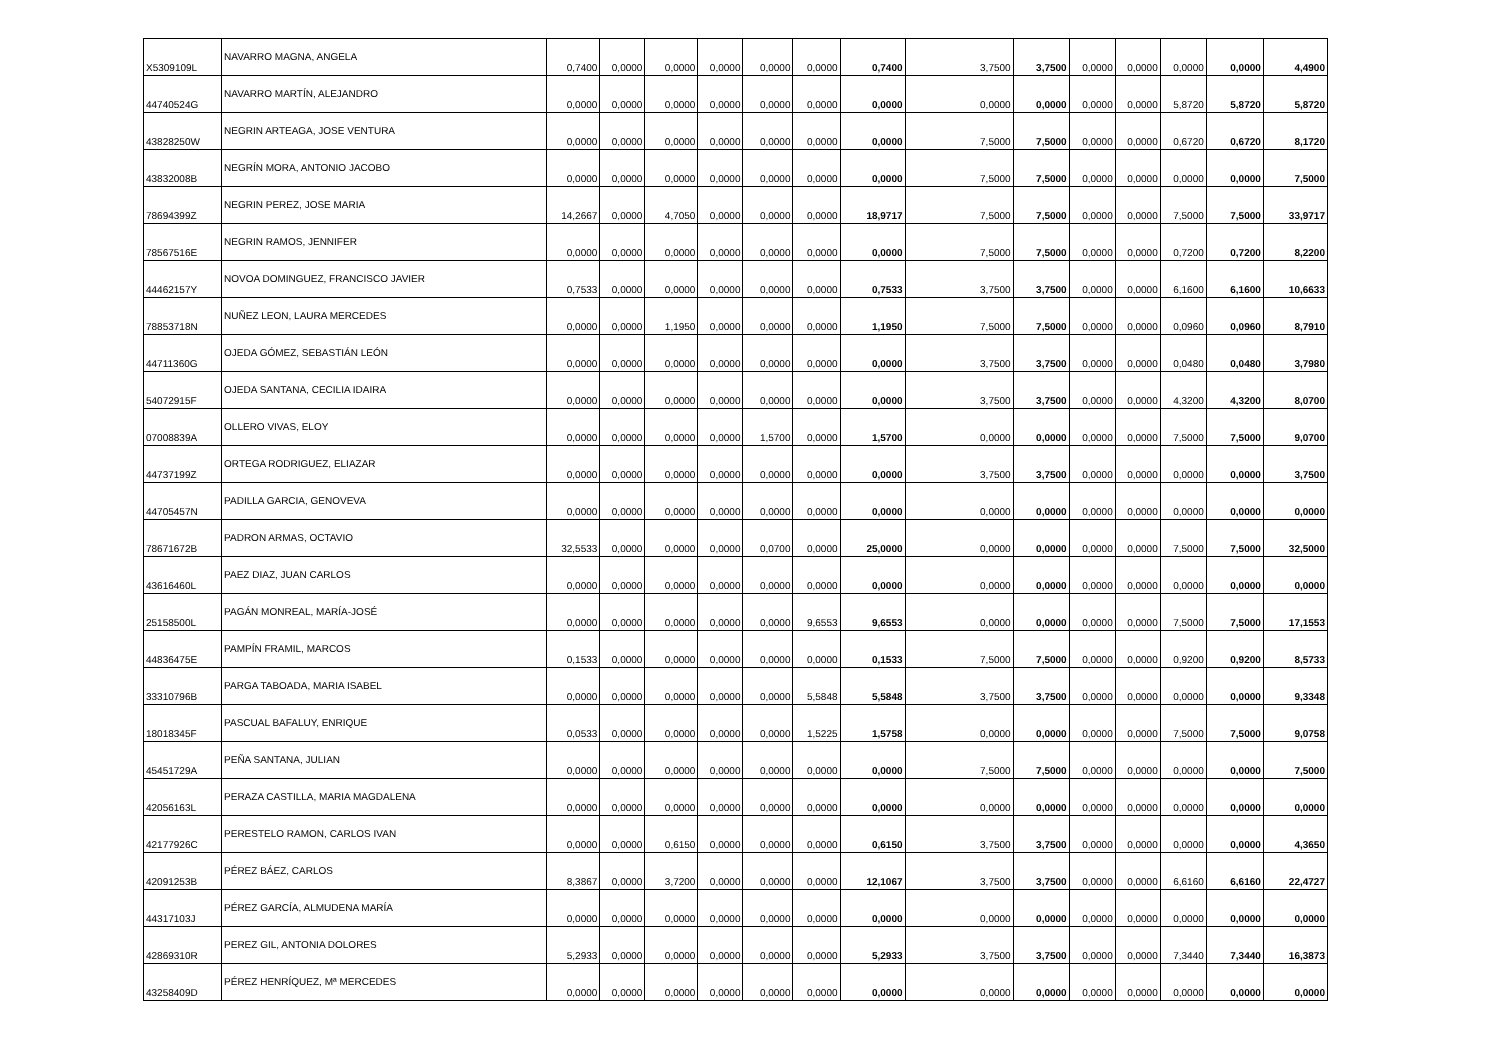| X5309109L | NAVARRO MAGNA, ANGELA | 0,7400 | 0,0000 | 0,0000 | 0,0000 | 0,0000 | 0,0000 | 0,7400 | 3,7500 | 3,7500 | 0,0000 | 0,0000 | 0,0000 | 0,0000 | 4,4900 |
| 44740524G | NAVARRO MARTÍN, ALEJANDRO | 0,0000 | 0,0000 | 0,0000 | 0,0000 | 0,0000 | 0,0000 | 0,0000 | 0,0000 | 0,0000 | 0,0000 | 0,0000 | 5,8720 | 5,8720 | 5,8720 |
| 43828250W | NEGRIN ARTEAGA, JOSE VENTURA | 0,0000 | 0,0000 | 0,0000 | 0,0000 | 0,0000 | 0,0000 | 0,0000 | 7,5000 | 7,5000 | 0,0000 | 0,0000 | 0,6720 | 0,6720 | 8,1720 |
| 43832008B | NEGRÍN MORA, ANTONIO JACOBO | 0,0000 | 0,0000 | 0,0000 | 0,0000 | 0,0000 | 0,0000 | 0,0000 | 7,5000 | 7,5000 | 0,0000 | 0,0000 | 0,0000 | 0,0000 | 7,5000 |
| 78694399Z | NEGRIN PEREZ, JOSE MARIA | 14,2667 | 0,0000 | 4,7050 | 0,0000 | 0,0000 | 0,0000 | 18,9717 | 7,5000 | 7,5000 | 0,0000 | 0,0000 | 7,5000 | 7,5000 | 33,9717 |
| 78567516E | NEGRIN RAMOS, JENNIFER | 0,0000 | 0,0000 | 0,0000 | 0,0000 | 0,0000 | 0,0000 | 0,0000 | 7,5000 | 7,5000 | 0,0000 | 0,0000 | 0,7200 | 0,7200 | 8,2200 |
| 44462157Y | NOVOA DOMINGUEZ, FRANCISCO JAVIER | 0,7533 | 0,0000 | 0,0000 | 0,0000 | 0,0000 | 0,0000 | 0,7533 | 3,7500 | 3,7500 | 0,0000 | 0,0000 | 6,1600 | 6,1600 | 10,6633 |
| 78853718N | NUÑEZ LEON, LAURA MERCEDES | 0,0000 | 0,0000 | 1,1950 | 0,0000 | 0,0000 | 0,0000 | 1,1950 | 7,5000 | 7,5000 | 0,0000 | 0,0000 | 0,0960 | 0,0960 | 8,7910 |
| 44711360G | OJEDA GÓMEZ, SEBASTIÁN LEÓN | 0,0000 | 0,0000 | 0,0000 | 0,0000 | 0,0000 | 0,0000 | 0,0000 | 3,7500 | 3,7500 | 0,0000 | 0,0000 | 0,0480 | 0,0480 | 3,7980 |
| 54072915F | OJEDA SANTANA, CECILIA IDAIRA | 0,0000 | 0,0000 | 0,0000 | 0,0000 | 0,0000 | 0,0000 | 0,0000 | 3,7500 | 3,7500 | 0,0000 | 0,0000 | 4,3200 | 4,3200 | 8,0700 |
| 07008839A | OLLERO VIVAS, ELOY | 0,0000 | 0,0000 | 0,0000 | 0,0000 | 1,5700 | 0,0000 | 1,5700 | 0,0000 | 0,0000 | 0,0000 | 0,0000 | 7,5000 | 7,5000 | 9,0700 |
| 44737199Z | ORTEGA RODRIGUEZ, ELIAZAR | 0,0000 | 0,0000 | 0,0000 | 0,0000 | 0,0000 | 0,0000 | 0,0000 | 3,7500 | 3,7500 | 0,0000 | 0,0000 | 0,0000 | 0,0000 | 3,7500 |
| 44705457N | PADILLA GARCIA, GENOVEVA | 0,0000 | 0,0000 | 0,0000 | 0,0000 | 0,0000 | 0,0000 | 0,0000 | 0,0000 | 0,0000 | 0,0000 | 0,0000 | 0,0000 | 0,0000 | 0,0000 |
| 78671672B | PADRON ARMAS, OCTAVIO | 32,5533 | 0,0000 | 0,0000 | 0,0000 | 0,0700 | 0,0000 | 25,0000 | 0,0000 | 0,0000 | 0,0000 | 0,0000 | 7,5000 | 7,5000 | 32,5000 |
| 43616460L | PAEZ DIAZ, JUAN CARLOS | 0,0000 | 0,0000 | 0,0000 | 0,0000 | 0,0000 | 0,0000 | 0,0000 | 0,0000 | 0,0000 | 0,0000 | 0,0000 | 0,0000 | 0,0000 | 0,0000 |
| 25158500L | PAGÁN MONREAL, MARÍA-JOSÉ | 0,0000 | 0,0000 | 0,0000 | 0,0000 | 0,0000 | 9,6553 | 9,6553 | 0,0000 | 0,0000 | 0,0000 | 0,0000 | 7,5000 | 7,5000 | 17,1553 |
| 44836475E | PAMPÍN FRAMIL, MARCOS | 0,1533 | 0,0000 | 0,0000 | 0,0000 | 0,0000 | 0,0000 | 0,1533 | 7,5000 | 7,5000 | 0,0000 | 0,0000 | 0,9200 | 0,9200 | 8,5733 |
| 33310796B | PARGA TABOADA, MARIA ISABEL | 0,0000 | 0,0000 | 0,0000 | 0,0000 | 0,0000 | 5,5848 | 5,5848 | 3,7500 | 3,7500 | 0,0000 | 0,0000 | 0,0000 | 0,0000 | 9,3348 |
| 18018345F | PASCUAL BAFALUY, ENRIQUE | 0,0533 | 0,0000 | 0,0000 | 0,0000 | 0,0000 | 1,5225 | 1,5758 | 0,0000 | 0,0000 | 0,0000 | 0,0000 | 7,5000 | 7,5000 | 9,0758 |
| 45451729A | PEÑA SANTANA, JULIAN | 0,0000 | 0,0000 | 0,0000 | 0,0000 | 0,0000 | 0,0000 | 0,0000 | 7,5000 | 7,5000 | 0,0000 | 0,0000 | 0,0000 | 0,0000 | 7,5000 |
| 42056163L | PERAZA CASTILLA, MARIA MAGDALENA | 0,0000 | 0,0000 | 0,0000 | 0,0000 | 0,0000 | 0,0000 | 0,0000 | 0,0000 | 0,0000 | 0,0000 | 0,0000 | 0,0000 | 0,0000 | 0,0000 |
| 42177926C | PERESTELO RAMON, CARLOS IVAN | 0,0000 | 0,0000 | 0,6150 | 0,0000 | 0,0000 | 0,0000 | 0,6150 | 3,7500 | 3,7500 | 0,0000 | 0,0000 | 0,0000 | 0,0000 | 4,3650 |
| 42091253B | PÉREZ BÁEZ, CARLOS | 8,3867 | 0,0000 | 3,7200 | 0,0000 | 0,0000 | 0,0000 | 12,1067 | 3,7500 | 3,7500 | 0,0000 | 0,0000 | 6,6160 | 6,6160 | 22,4727 |
| 44317103J | PÉREZ GARCÍA, ALMUDENA MARÍA | 0,0000 | 0,0000 | 0,0000 | 0,0000 | 0,0000 | 0,0000 | 0,0000 | 0,0000 | 0,0000 | 0,0000 | 0,0000 | 0,0000 | 0,0000 | 0,0000 |
| 42869310R | PEREZ GIL, ANTONIA DOLORES | 5,2933 | 0,0000 | 0,0000 | 0,0000 | 0,0000 | 0,0000 | 5,2933 | 3,7500 | 3,7500 | 0,0000 | 0,0000 | 7,3440 | 7,3440 | 16,3873 |
| 43258409D | PÉREZ HENRÍQUEZ, Mª MERCEDES | 0,0000 | 0,0000 | 0,0000 | 0,0000 | 0,0000 | 0,0000 | 0,0000 | 0,0000 | 0,0000 | 0,0000 | 0,0000 | 0,0000 | 0,0000 | 0,0000 |